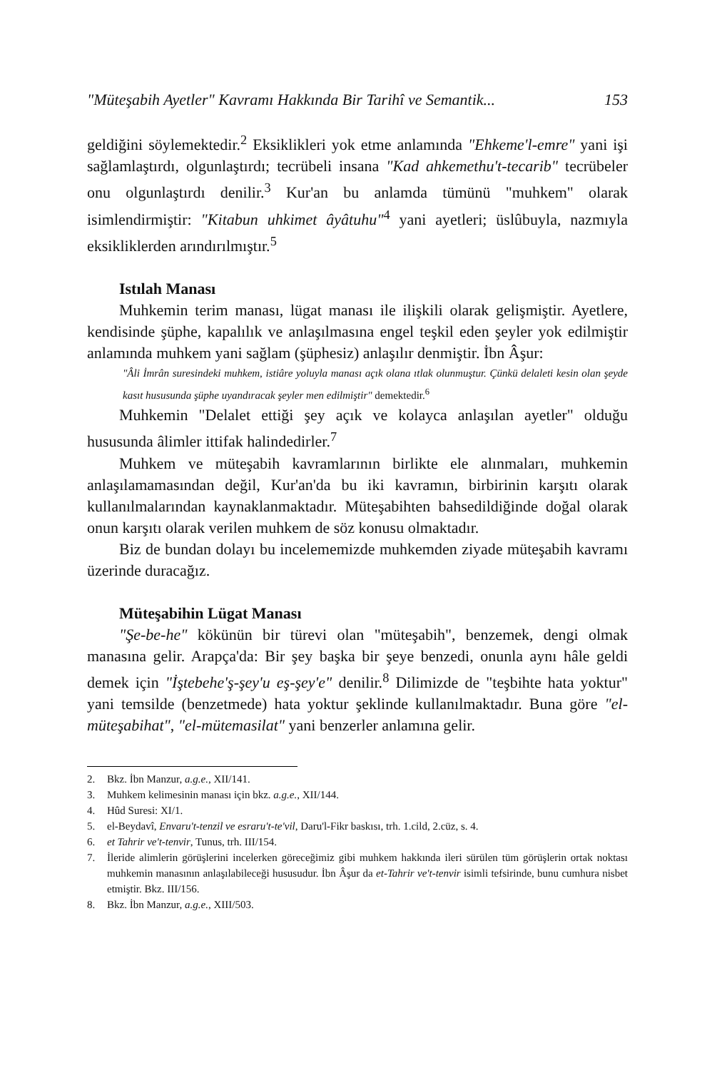"Müteşabih Ayetler" Kavramı Hakkında Bir Tarihî ve Semantik... 153
geldiğini söylemektedir.<sup>2</sup> Eksiklikleri yok etme anlamında "Ehkeme'l-emre" yani işi sağlamlaştırdı, olgunlaştırdı; tecrübeli insana "Kad ahkemethu't-tecarib" tecrübeler onu olgunlaştırdı denilir.<sup>3</sup> Kur'an bu anlamda tümünü "muhkem" olarak isimlendirmiştir: "Kitabun uhkimet âyâtuhu"<sup>4</sup> yani ayetleri; üslûbuyla, nazmıyla eksikliklerden arındırılmıştır.<sup>5</sup>
Istılah Manası
Muhkemin terim manası, lügat manası ile ilişkili olarak gelişmiştir. Ayetlere, kendisinde şüphe, kapalılık ve anlaşılmasına engel teşkil eden şeyler yok edilmiştir anlamında muhkem yani sağlam (şüphesiz) anlaşılır denmiştir. İbn Âşur:
"Âli İmrân suresindeki muhkem, istiâre yoluyla manası açık olana ıtlak olunmuştur. Çünkü delaleti kesin olan şeyde kasıt hususunda şüphe uyandıracak şeyler men edilmiştir" demektedir.<sup>6</sup>
Muhkemin "Delalet ettiği şey açık ve kolayca anlaşılan ayetler" olduğu hususunda âlimler ittifak halindedirler.<sup>7</sup>
Muhkem ve müteşabih kavramlarının birlikte ele alınmaları, muhkemin anlaşılamamasından değil, Kur'an'da bu iki kavramın, birbirinin karşıtı olarak kullanılmalarından kaynaklanmaktadır. Müteşabihten bahsedildiğinde doğal olarak onun karşıtı olarak verilen muhkem de söz konusu olmaktadır.
Biz de bundan dolayı bu incelememizde muhkemden ziyade müteşabih kavramı üzerinde duracağız.
Müteşabihin Lügat Manası
"Şe-be-he" kökünün bir türevi olan "müteşabih", benzemek, dengi olmak manasına gelir. Arapça'da: Bir şey başka bir şeye benzedi, onunla aynı hâle geldi demek için "İştebehe'ş-şey'u eş-şey'e" denilir.<sup>8</sup> Dilimizde de "teşbihte hata yoktur" yani temsilde (benzetmede) hata yoktur şeklinde kullanılmaktadır. Buna göre "el-müteşabihat", "el-mütemasilat" yani benzerler anlamına gelir.
2. Bkz. İbn Manzur, a.g.e., XII/141.
3. Muhkem kelimesinin manası için bkz. a.g.e., XII/144.
4. Hûd Suresi: XI/1.
5. el-Beydavî, Envaru't-tenzil ve esraru't-te'vil, Daru'l-Fikr baskısı, trh. 1.cild, 2.cüz, s. 4.
6. et Tahrir ve't-tenvir, Tunus, trh. III/154.
7. İleride alimlerin görüşlerini incelerken göreceğimiz gibi muhkem hakkında ileri sürülen tüm görüşlerin ortak noktası muhkemin manasının anlaşılabileceği hususudur. İbn Âşur da et-Tahrir ve't-tenvir isimli tefsirinde, bunu cumhura nisbet etmiştir. Bkz. III/156.
8. Bkz. İbn Manzur, a.g.e., XIII/503.